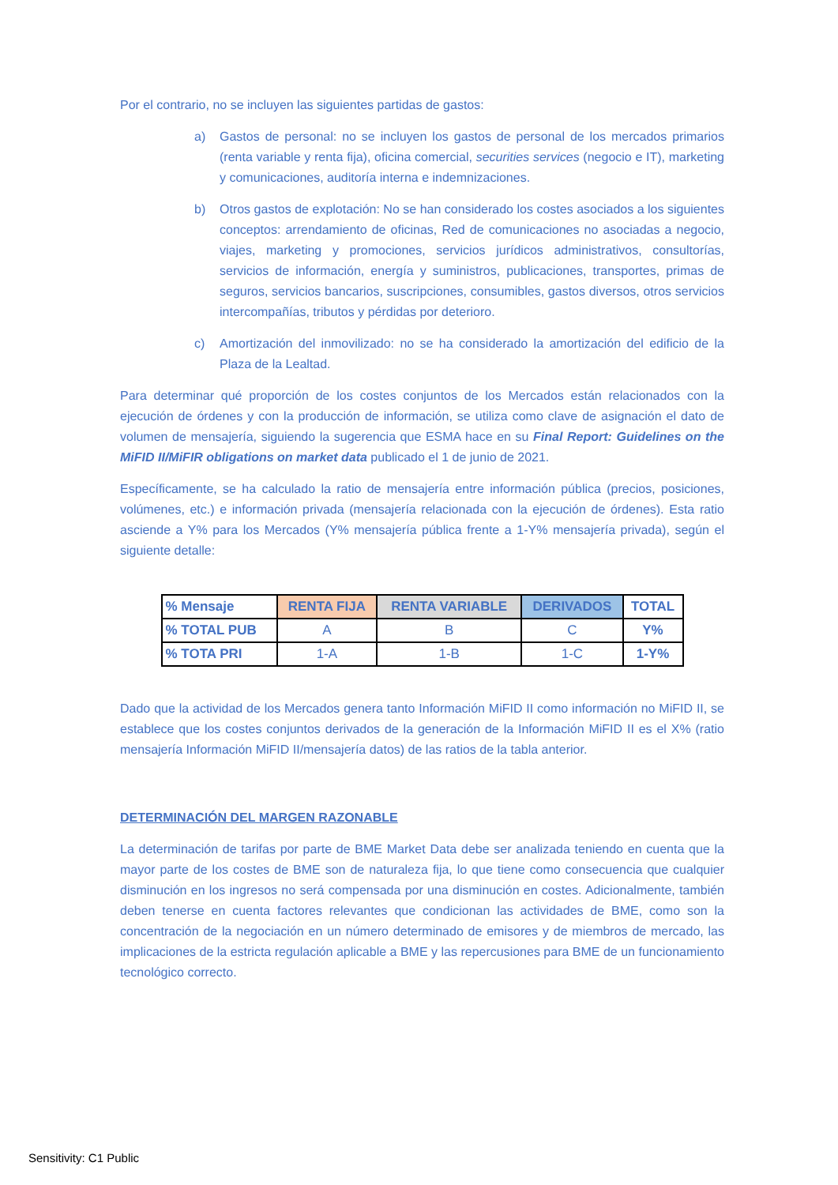Por el contrario, no se incluyen las siguientes partidas de gastos:
a) Gastos de personal: no se incluyen los gastos de personal de los mercados primarios (renta variable y renta fija), oficina comercial, securities services (negocio e IT), marketing y comunicaciones, auditoría interna e indemnizaciones.
b) Otros gastos de explotación: No se han considerado los costes asociados a los siguientes conceptos: arrendamiento de oficinas, Red de comunicaciones no asociadas a negocio, viajes, marketing y promociones, servicios jurídicos administrativos, consultorías, servicios de información, energía y suministros, publicaciones, transportes, primas de seguros, servicios bancarios, suscripciones, consumibles, gastos diversos, otros servicios intercompañías, tributos y pérdidas por deterioro.
c) Amortización del inmovilizado: no se ha considerado la amortización del edificio de la Plaza de la Lealtad.
Para determinar qué proporción de los costes conjuntos de los Mercados están relacionados con la ejecución de órdenes y con la producción de información, se utiliza como clave de asignación el dato de volumen de mensajería, siguiendo la sugerencia que ESMA hace en su Final Report: Guidelines on the MiFID II/MiFIR obligations on market data publicado el 1 de junio de 2021.
Específicamente, se ha calculado la ratio de mensajería entre información pública (precios, posiciones, volúmenes, etc.) e información privada (mensajería relacionada con la ejecución de órdenes). Esta ratio asciende a Y% para los Mercados (Y% mensajería pública frente a 1-Y% mensajería privada), según el siguiente detalle:
| % Mensaje | RENTA FIJA | RENTA VARIABLE | DERIVADOS | TOTAL |
| --- | --- | --- | --- | --- |
| % TOTAL PUB | A | B | C | Y% |
| % TOTA PRI | 1-A | 1-B | 1-C | 1-Y% |
Dado que la actividad de los Mercados genera tanto Información MiFID II como información no MiFID II, se establece que los costes conjuntos derivados de la generación de la Información MiFID II es el X% (ratio mensajería Información MiFID II/mensajería datos) de las ratios de la tabla anterior.
DETERMINACIÓN DEL MARGEN RAZONABLE
La determinación de tarifas por parte de BME Market Data debe ser analizada teniendo en cuenta que la mayor parte de los costes de BME son de naturaleza fija, lo que tiene como consecuencia que cualquier disminución en los ingresos no será compensada por una disminución en costes. Adicionalmente, también deben tenerse en cuenta factores relevantes que condicionan las actividades de BME, como son la concentración de la negociación en un número determinado de emisores y de miembros de mercado, las implicaciones de la estricta regulación aplicable a BME y las repercusiones para BME de un funcionamiento tecnológico correcto.
Sensitivity: C1 Public